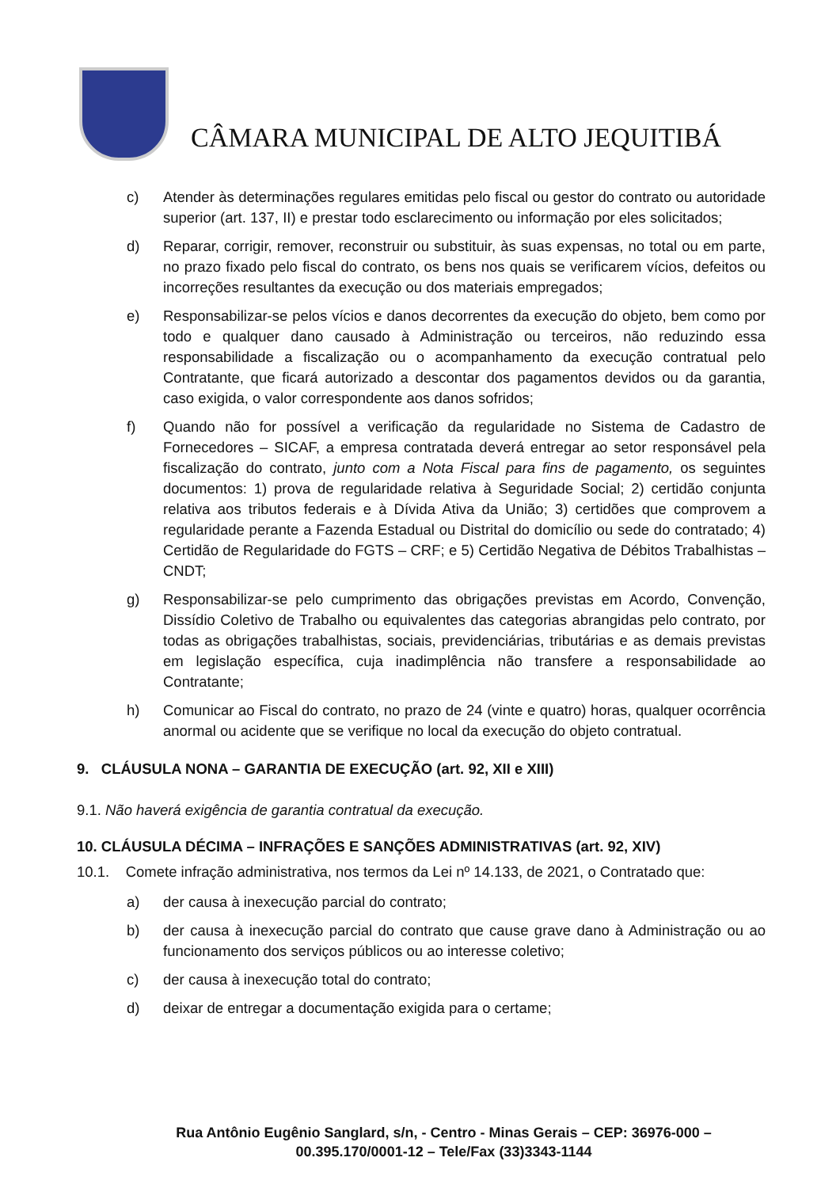CÂMARA MUNICIPAL DE ALTO JEQUITIBÁ
c) Atender às determinações regulares emitidas pelo fiscal ou gestor do contrato ou autoridade superior (art. 137, II) e prestar todo esclarecimento ou informação por eles solicitados;
d) Reparar, corrigir, remover, reconstruir ou substituir, às suas expensas, no total ou em parte, no prazo fixado pelo fiscal do contrato, os bens nos quais se verificarem vícios, defeitos ou incorreções resultantes da execução ou dos materiais empregados;
e) Responsabilizar-se pelos vícios e danos decorrentes da execução do objeto, bem como por todo e qualquer dano causado à Administração ou terceiros, não reduzindo essa responsabilidade a fiscalização ou o acompanhamento da execução contratual pelo Contratante, que ficará autorizado a descontar dos pagamentos devidos ou da garantia, caso exigida, o valor correspondente aos danos sofridos;
f) Quando não for possível a verificação da regularidade no Sistema de Cadastro de Fornecedores – SICAF, a empresa contratada deverá entregar ao setor responsável pela fiscalização do contrato, junto com a Nota Fiscal para fins de pagamento, os seguintes documentos: 1) prova de regularidade relativa à Seguridade Social; 2) certidão conjunta relativa aos tributos federais e à Dívida Ativa da União; 3) certidões que comprovem a regularidade perante a Fazenda Estadual ou Distrital do domicílio ou sede do contratado; 4) Certidão de Regularidade do FGTS – CRF; e 5) Certidão Negativa de Débitos Trabalhistas – CNDT;
g) Responsabilizar-se pelo cumprimento das obrigações previstas em Acordo, Convenção, Dissídio Coletivo de Trabalho ou equivalentes das categorias abrangidas pelo contrato, por todas as obrigações trabalhistas, sociais, previdenciárias, tributárias e as demais previstas em legislação específica, cuja inadimplência não transfere a responsabilidade ao Contratante;
h) Comunicar ao Fiscal do contrato, no prazo de 24 (vinte e quatro) horas, qualquer ocorrência anormal ou acidente que se verifique no local da execução do objeto contratual.
9. CLÁUSULA NONA – GARANTIA DE EXECUÇÃO (art. 92, XII e XIII)
9.1. Não haverá exigência de garantia contratual da execução.
10. CLÁUSULA DÉCIMA – INFRAÇÕES E SANÇÕES ADMINISTRATIVAS (art. 92, XIV)
10.1. Comete infração administrativa, nos termos da Lei nº 14.133, de 2021, o Contratado que:
a) der causa à inexecução parcial do contrato;
b) der causa à inexecução parcial do contrato que cause grave dano à Administração ou ao funcionamento dos serviços públicos ou ao interesse coletivo;
c) der causa à inexecução total do contrato;
d) deixar de entregar a documentação exigida para o certame;
Rua Antônio Eugênio Sanglard, s/n, - Centro - Minas Gerais – CEP: 36976-000 –
00.395.170/0001-12 – Tele/Fax (33)3343-1144